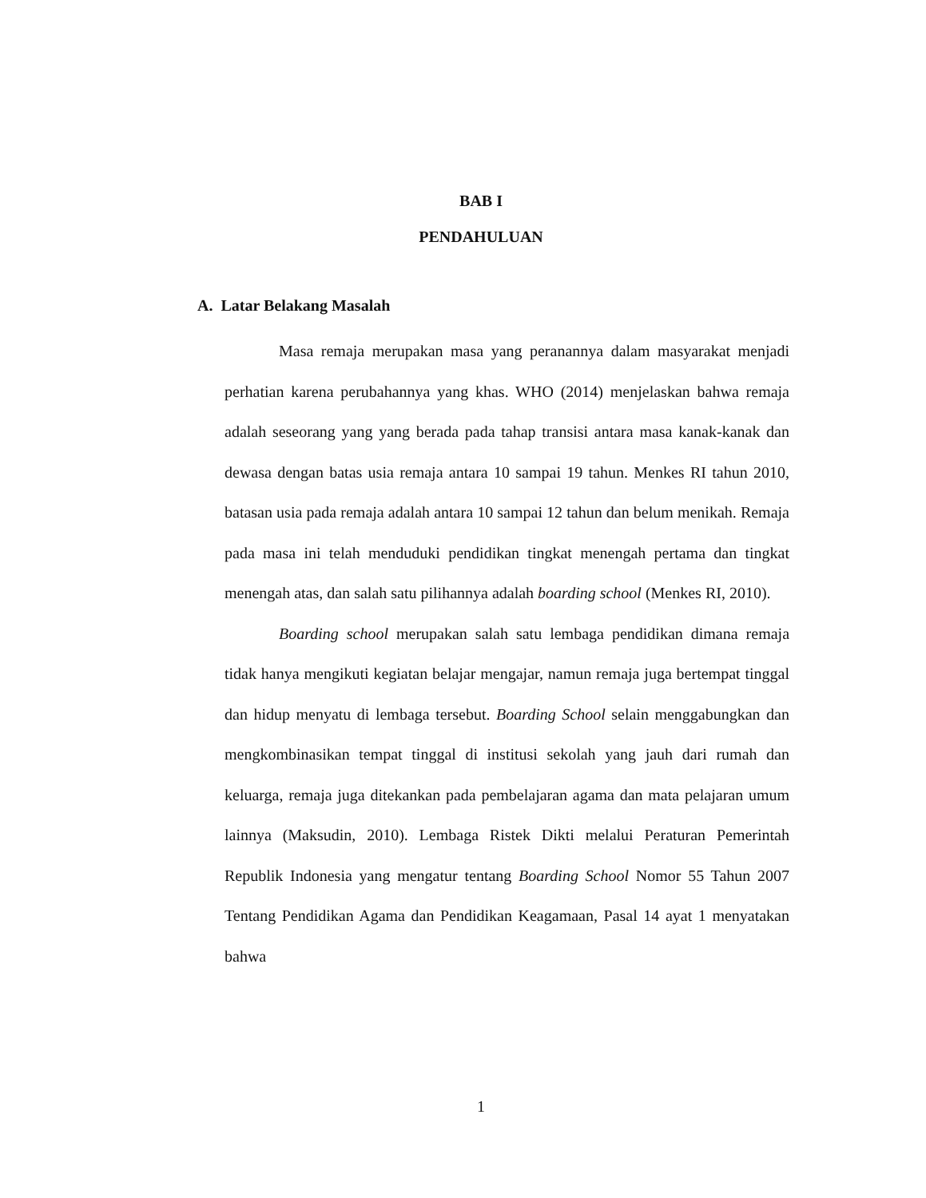BAB I
PENDAHULUAN
A. Latar Belakang Masalah
Masa remaja merupakan masa yang peranannya dalam masyarakat menjadi perhatian karena perubahannya yang khas. WHO (2014) menjelaskan bahwa remaja adalah seseorang yang yang berada pada tahap transisi antara masa kanak-kanak dan dewasa dengan batas usia remaja antara 10 sampai 19 tahun. Menkes RI tahun 2010, batasan usia pada remaja adalah antara 10 sampai 12 tahun dan belum menikah. Remaja pada masa ini telah menduduki pendidikan tingkat menengah pertama dan tingkat menengah atas, dan salah satu pilihannya adalah boarding school (Menkes RI, 2010).
Boarding school merupakan salah satu lembaga pendidikan dimana remaja tidak hanya mengikuti kegiatan belajar mengajar, namun remaja juga bertempat tinggal dan hidup menyatu di lembaga tersebut. Boarding School selain menggabungkan dan mengkombinasikan tempat tinggal di institusi sekolah yang jauh dari rumah dan keluarga, remaja juga ditekankan pada pembelajaran agama dan mata pelajaran umum lainnya (Maksudin, 2010). Lembaga Ristek Dikti melalui Peraturan Pemerintah Republik Indonesia yang mengatur tentang Boarding School Nomor 55 Tahun 2007 Tentang Pendidikan Agama dan Pendidikan Keagamaan, Pasal 14 ayat 1 menyatakan bahwa
1